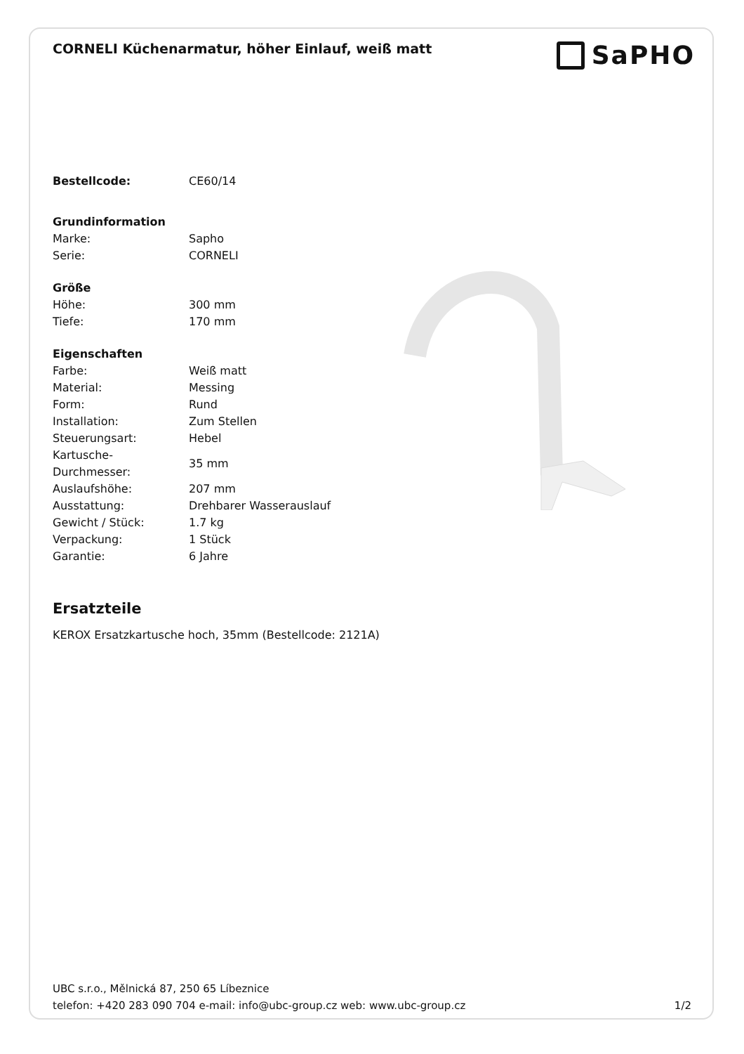CORNELI Küchenarmatur, höher Einlauf, weiß matt
SaPHO
| Bestellcode: | CE60/14 |
| Grundinformation | |
| Marke: | Sapho |
| Serie: | CORNELI |
| Größe | |
| Höhe: | 300 mm |
| Tiefe: | 170 mm |
| Eigenschaften | |
| Farbe: | Weiß matt |
| Material: | Messing |
| Form: | Rund |
| Installation: | Zum Stellen |
| Steuerungsart: | Hebel |
| Kartusche- Durchmesser: | 35 mm |
| Auslaufshöhe: | 207 mm |
| Ausstattung: | Drehbarer Wasserauslauf |
| Gewicht / Stück: | 1.7 kg |
| Verpackung: | 1 Stück |
| Garantie: | 6 Jahre |
Ersatzteile
KEROX Ersatzkartusche hoch, 35mm (Bestellcode: 2121A)
UBC s.r.o., Mělnická 87, 250 65 Líbeznice
telefon: +420 283 090 704 e-mail: info@ubc-group.cz web: www.ubc-group.cz 1/2